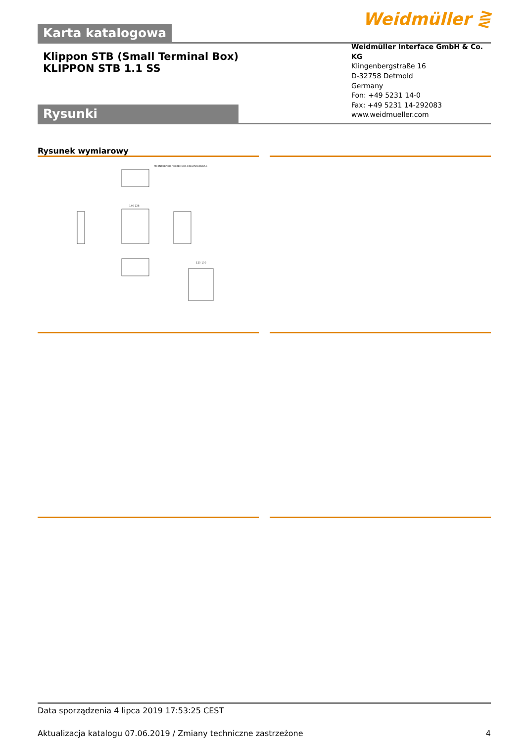Karta katalogowa
Weidmüller ⋛
Klippon STB (Small Terminal Box)
KLIPPON STB 1.1 SS
Rysunki
Weidmüller Interface GmbH & Co. KG
Klingenbergstraße 16
D-32758 Detmold
Germany
Fon: +49 5231 14-0
Fax: +49 5231 14-292083
www.weidmueller.com
Rysunek wymiarowy
M8 INTERNER / EXTERNER ERDANSCHLUSS
146 128
120 100
Data sporządzenia 4 lipca 2019 17:53:25 CEST
Aktualizacja katalogu 07.06.2019 / Zmiany techniczne zastrzeżone 4